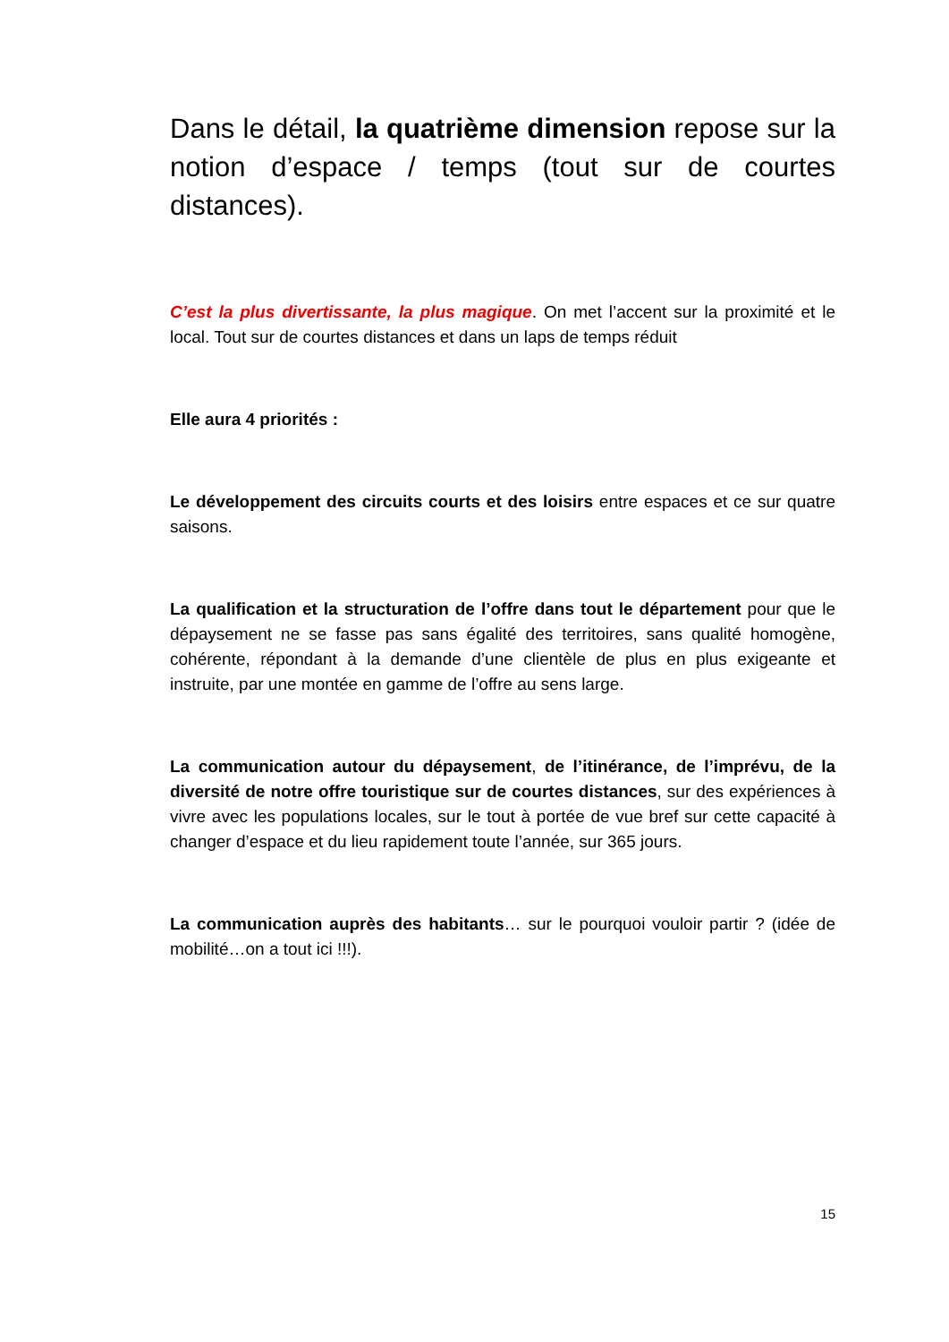Dans le détail, la quatrième dimension repose sur la notion d’espace / temps (tout sur de courtes distances).
C’est la plus divertissante, la plus magique. On met l’accent sur la proximité et le local. Tout sur de courtes distances et dans un laps de temps réduit
Elle aura 4 priorités :
Le développement des circuits courts et des loisirs entre espaces et ce sur quatre saisons.
La qualification et la structuration de l’offre dans tout le département pour que le dépaysement ne se fasse pas sans égalité des territoires, sans qualité homogène, cohérente, répondant à la demande d’une clientèle de plus en plus exigeante et instruite, par une montée en gamme de l’offre au sens large.
La communication autour du dépaysement, de l’itinérance, de l’imprévu, de la diversité de notre offre touristique sur de courtes distances, sur des expériences à vivre avec les populations locales, sur le tout à portée de vue bref sur cette capacité à changer d’espace et du lieu rapidement toute l’année, sur 365 jours.
La communication auprès des habitants… sur le pourquoi vouloir partir ? (idée de mobilité…on a tout ici !!!).
15